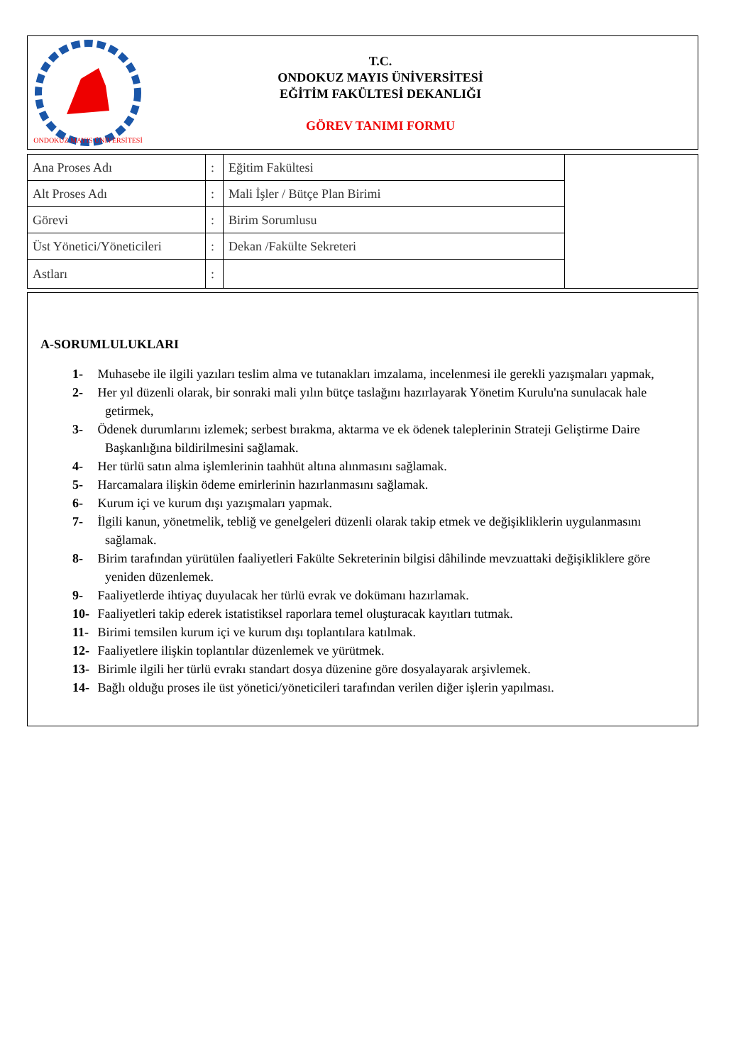ONDOKUZ MAYIS ÜNİVERSİTESİ
T.C.
ONDOKUZ MAYIS ÜNİVERSİTESİ
EĞİTİM FAKÜLTESİ DEKANLIĞI
GÖREV TANIMI FORMU
| Ana Proses Adı | : | Eğitim Fakültesi | |
| Alt Proses Adı | : | Mali İşler / Bütçe Plan Birimi | |
| Görevi | : | Birim Sorumlusu | |
| Üst Yönetici/Yöneticileri | : | Dekan /Fakülte Sekreteri | |
| Astları | : | | |
A-SORUMLULUKLARI
1- Muhasebe ile ilgili yazıları teslim alma ve tutanakları imzalama, incelenmesi ile gerekli yazışmaları yapmak,
2- Her yıl düzenli olarak, bir sonraki mali yılın bütçe taslağını hazırlayarak Yönetim Kurulu'na sunulacak hale getirmek,
3- Ödenek durumlarını izlemek; serbest bırakma, aktarma ve ek ödenek taleplerinin Strateji Geliştirme Daire Başkanlığına bildirilmesini sağlamak.
4- Her türlü satın alma işlemlerinin taahhüt altına alınmasını sağlamak.
5- Harcamalara ilişkin ödeme emirlerinin hazırlanmasını sağlamak.
6- Kurum içi ve kurum dışı yazışmaları yapmak.
7- İlgili kanun, yönetmelik, tebliğ ve genelgeleri düzenli olarak takip etmek ve değişikliklerin uygulanmasını sağlamak.
8- Birim tarafından yürütülen faaliyetleri Fakülte Sekreterinin bilgisi dâhilinde mevzuattaki değişikliklere göre yeniden düzenlemek.
9- Faaliyetlerde ihtiyaç duyulacak her türlü evrak ve dokümanı hazırlamak.
10- Faaliyetleri takip ederek istatistiksel raporlara temel oluşturacak kayıtları tutmak.
11- Birimi temsilen kurum içi ve kurum dışı toplantılara katılmak.
12- Faaliyetlere ilişkin toplantılar düzenlemek ve yürütmek.
13- Birimle ilgili her türlü evrakı standart dosya düzenine göre dosyalayarak arşivlemek.
14- Bağlı olduğu proses ile üst yönetici/yöneticileri tarafından verilen diğer işlerin yapılması.